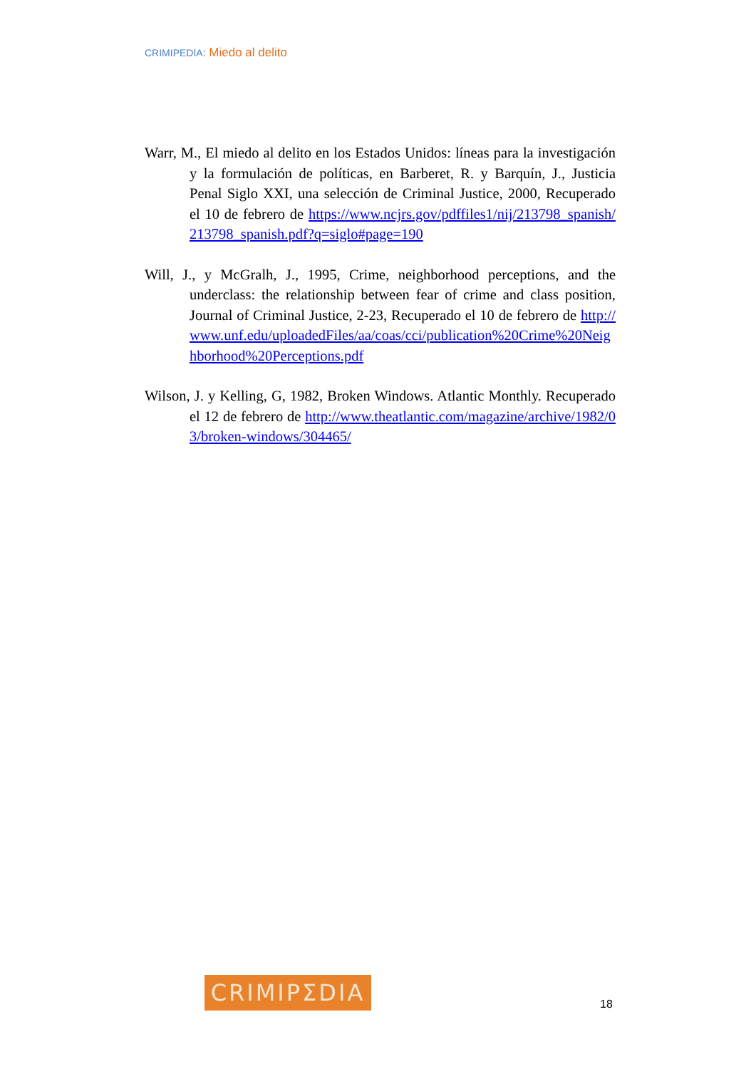CRIMIPEDIA: Miedo al delito
Warr, M., El miedo al delito en los Estados Unidos: líneas para la investigación y la formulación de políticas, en Barberet, R. y Barquín, J., Justicia Penal Siglo XXI, una selección de Criminal Justice, 2000, Recuperado el 10 de febrero de https://www.ncjrs.gov/pdffiles1/nij/213798_spanish/213798_spanish.pdf?q=siglo#page=190
Will, J., y McGralh, J., 1995, Crime, neighborhood perceptions, and the underclass: the relationship between fear of crime and class position, Journal of Criminal Justice, 2-23, Recuperado el 10 de febrero de http://www.unf.edu/uploadedFiles/aa/coas/cci/publication%20Crime%20Neighborhood%20Perceptions.pdf
Wilson, J. y Kelling, G, 1982, Broken Windows. Atlantic Monthly. Recuperado el 12 de febrero de http://www.theatlantic.com/magazine/archive/1982/03/broken-windows/304465/
CRIMIPΣDIA
18